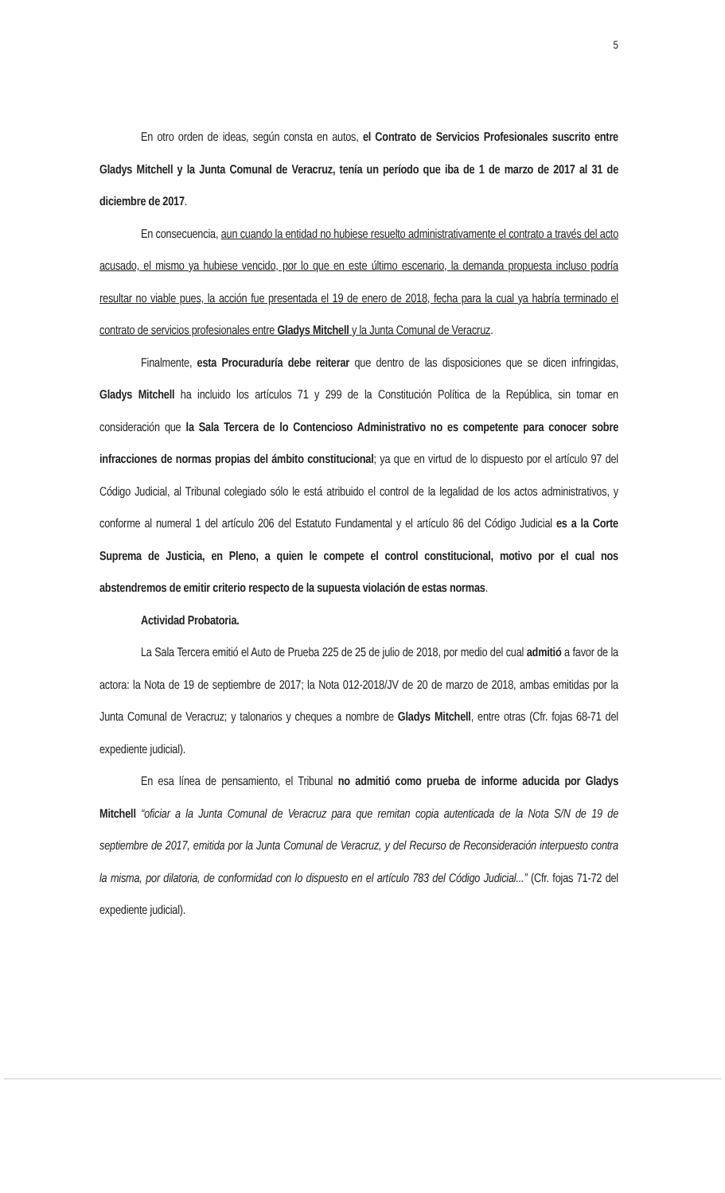5
En otro orden de ideas, según consta en autos, el Contrato de Servicios Profesionales suscrito entre Gladys Mitchell y la Junta Comunal de Veracruz, tenía un período que iba de 1 de marzo de 2017 al 31 de diciembre de 2017.
En consecuencia, aun cuando la entidad no hubiese resuelto administrativamente el contrato a través del acto acusado, el mismo ya hubiese vencido, por lo que en este último escenario, la demanda propuesta incluso podría resultar no viable pues, la acción fue presentada el 19 de enero de 2018, fecha para la cual ya habría terminado el contrato de servicios profesionales entre Gladys Mitchell y la Junta Comunal de Veracruz.
Finalmente, esta Procuraduría debe reiterar que dentro de las disposiciones que se dicen infringidas, Gladys Mitchell ha incluido los artículos 71 y 299 de la Constitución Política de la República, sin tomar en consideración que la Sala Tercera de lo Contencioso Administrativo no es competente para conocer sobre infracciones de normas propias del ámbito constitucional; ya que en virtud de lo dispuesto por el artículo 97 del Código Judicial, al Tribunal colegiado sólo le está atribuido el control de la legalidad de los actos administrativos, y conforme al numeral 1 del artículo 206 del Estatuto Fundamental y el artículo 86 del Código Judicial es a la Corte Suprema de Justicia, en Pleno, a quien le compete el control constitucional, motivo por el cual nos abstendremos de emitir criterio respecto de la supuesta violación de estas normas.
Actividad Probatoria.
La Sala Tercera emitió el Auto de Prueba 225 de 25 de julio de 2018, por medio del cual admitió a favor de la actora: la Nota de 19 de septiembre de 2017; la Nota 012-2018/JV de 20 de marzo de 2018, ambas emitidas por la Junta Comunal de Veracruz; y talonarios y cheques a nombre de Gladys Mitchell, entre otras (Cfr. fojas 68-71 del expediente judicial).
En esa línea de pensamiento, el Tribunal no admitió como prueba de informe aducida por Gladys Mitchell “oficiar a la Junta Comunal de Veracruz para que remitan copia autenticada de la Nota S/N de 19 de septiembre de 2017, emitida por la Junta Comunal de Veracruz, y del Recurso de Reconsideración interpuesto contra la misma, por dilatoria, de conformidad con lo dispuesto en el artículo 783 del Código Judicial...” (Cfr. fojas 71-72 del expediente judicial).